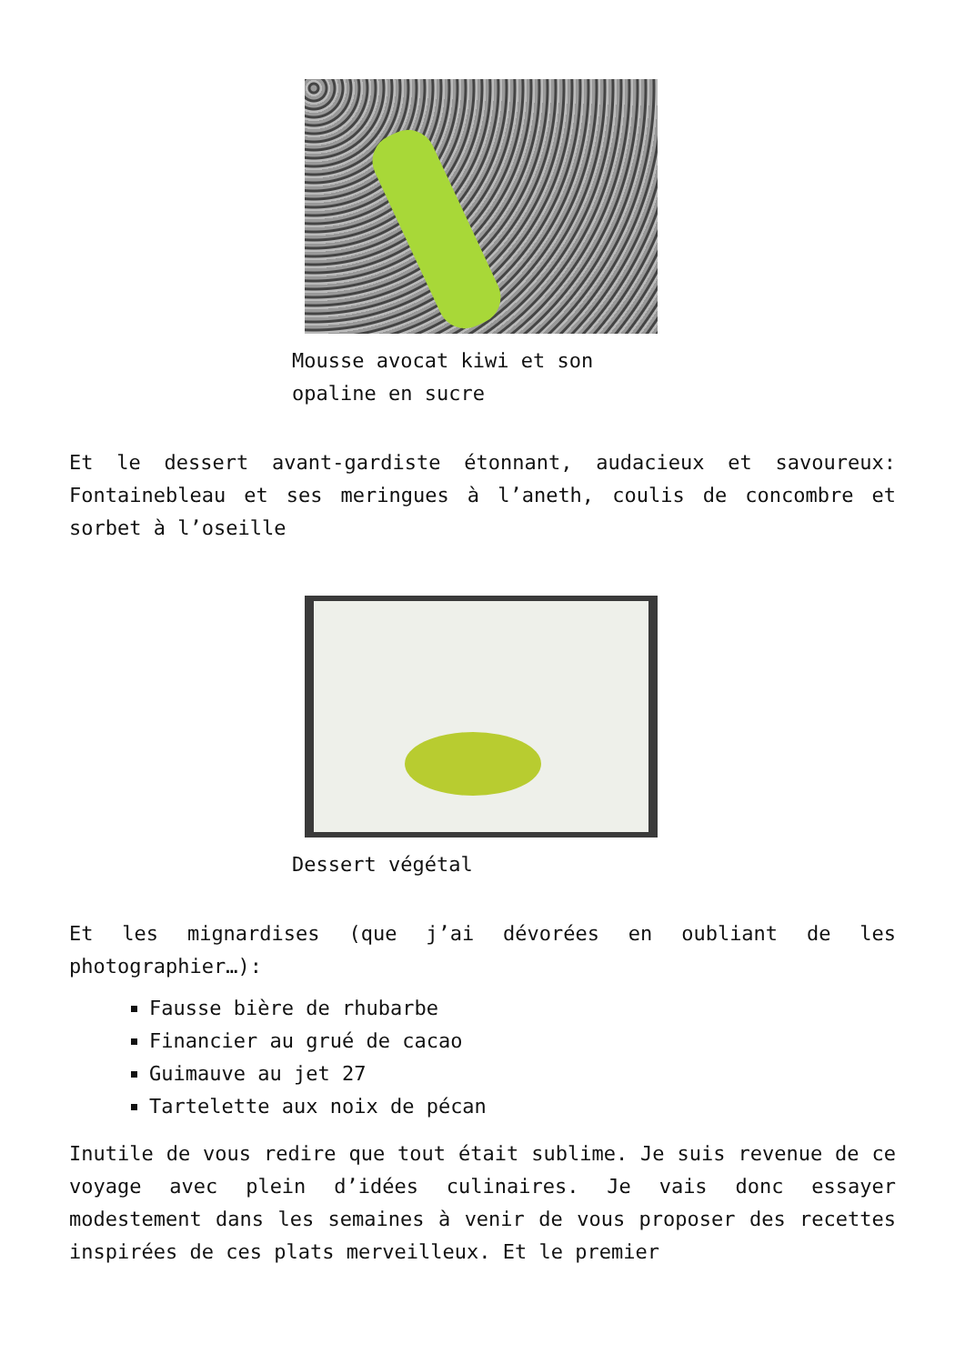Mousse avocat kiwi et son opaline en sucre
Et le dessert avant-gardiste étonnant, audacieux et savoureux: Fontainebleau et ses meringues à l’aneth, coulis de concombre et sorbet à l’oseille
Dessert végétal
Et les mignardises (que j’ai dévorées en oubliant de les photographier…):
Fausse bière de rhubarbe
Financier au grué de cacao
Guimauve au jet 27
Tartelette aux noix de pécan
Inutile de vous redire que tout était sublime. Je suis revenue de ce voyage avec plein d’idées culinaires. Je vais donc essayer modestement dans les semaines à venir de vous proposer des recettes inspirées de ces plats merveilleux. Et le premier